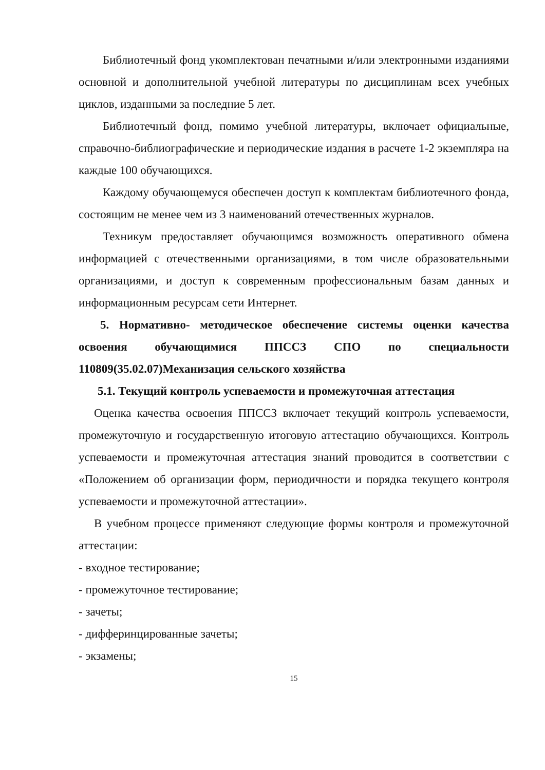Библиотечный фонд укомплектован печатными и/или электронными изданиями основной и дополнительной учебной литературы по дисциплинам всех учебных циклов, изданными за последние 5 лет.
Библиотечный фонд, помимо учебной литературы, включает официальные, справочно-библиографические и периодические издания в расчете 1-2 экземпляра на каждые 100 обучающихся.
Каждому обучающемуся обеспечен доступ к комплектам библиотечного фонда, состоящим не менее чем из 3 наименований отечественных журналов.
Техникум предоставляет обучающимся возможность оперативного обмена информацией с отечественными организациями, в том числе образовательными организациями, и доступ к современным профессиональным базам данных и информационным ресурсам сети Интернет.
5. Нормативно- методическое обеспечение системы оценки качества освоения обучающимися ППССЗ СПО по специальности 110809(35.02.07)Механизация сельского хозяйства
5.1. Текущий контроль успеваемости и промежуточная аттестация
Оценка качества освоения ППССЗ включает текущий контроль успеваемости, промежуточную и государственную итоговую аттестацию обучающихся. Контроль успеваемости и промежуточная аттестация знаний проводится в соответствии с «Положением об организации форм, периодичности и порядка текущего контроля успеваемости и промежуточной аттестации».
В учебном процессе применяют следующие формы контроля и промежуточной аттестации:
- входное тестирование;
- промежуточное тестирование;
- зачеты;
- дифферинцированные зачеты;
- экзамены;
15